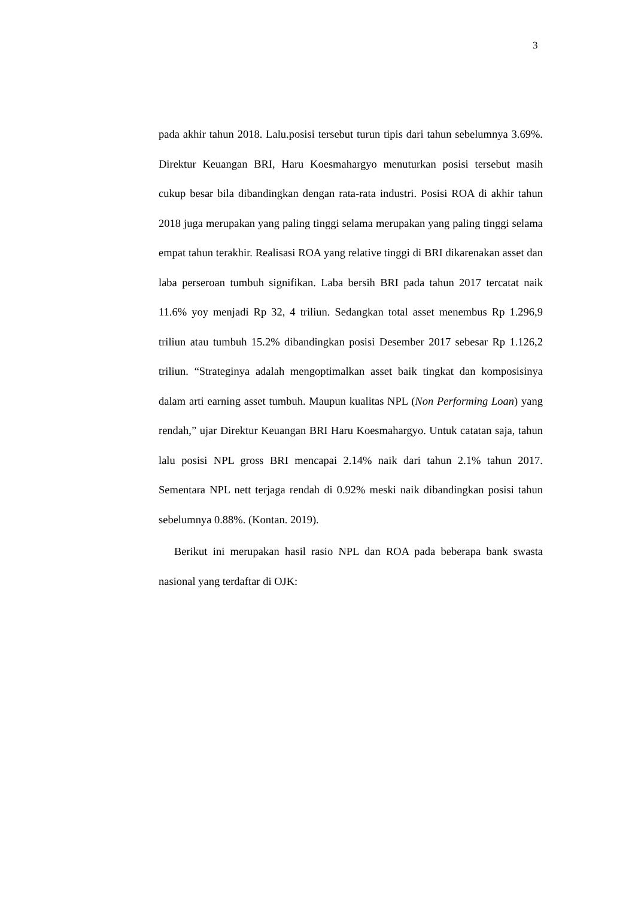3
pada akhir tahun 2018. Lalu.posisi tersebut turun tipis dari tahun sebelumnya 3.69%. Direktur Keuangan BRI, Haru Koesmahargyo menuturkan posisi tersebut masih cukup besar bila dibandingkan dengan rata-rata industri. Posisi ROA di akhir tahun 2018 juga merupakan yang paling tinggi selama merupakan yang paling tinggi selama empat tahun terakhir. Realisasi ROA yang relative tinggi di BRI dikarenakan asset dan laba perseroan tumbuh signifikan. Laba bersih BRI pada tahun 2017 tercatat naik 11.6% yoy menjadi Rp 32, 4 triliun. Sedangkan total asset menembus Rp 1.296,9 triliun atau tumbuh 15.2% dibandingkan posisi Desember 2017 sebesar Rp 1.126,2 triliun. “Strateginya adalah mengoptimalkan asset baik tingkat dan komposisinya dalam arti earning asset tumbuh. Maupun kualitas NPL (Non Performing Loan) yang rendah,” ujar Direktur Keuangan BRI Haru Koesmahargyo. Untuk catatan saja, tahun lalu posisi NPL gross BRI mencapai 2.14% naik dari tahun 2.1% tahun 2017. Sementara NPL nett terjaga rendah di 0.92% meski naik dibandingkan posisi tahun sebelumnya 0.88%. (Kontan. 2019).
Berikut ini merupakan hasil rasio NPL dan ROA pada beberapa bank swasta nasional yang terdaftar di OJK: